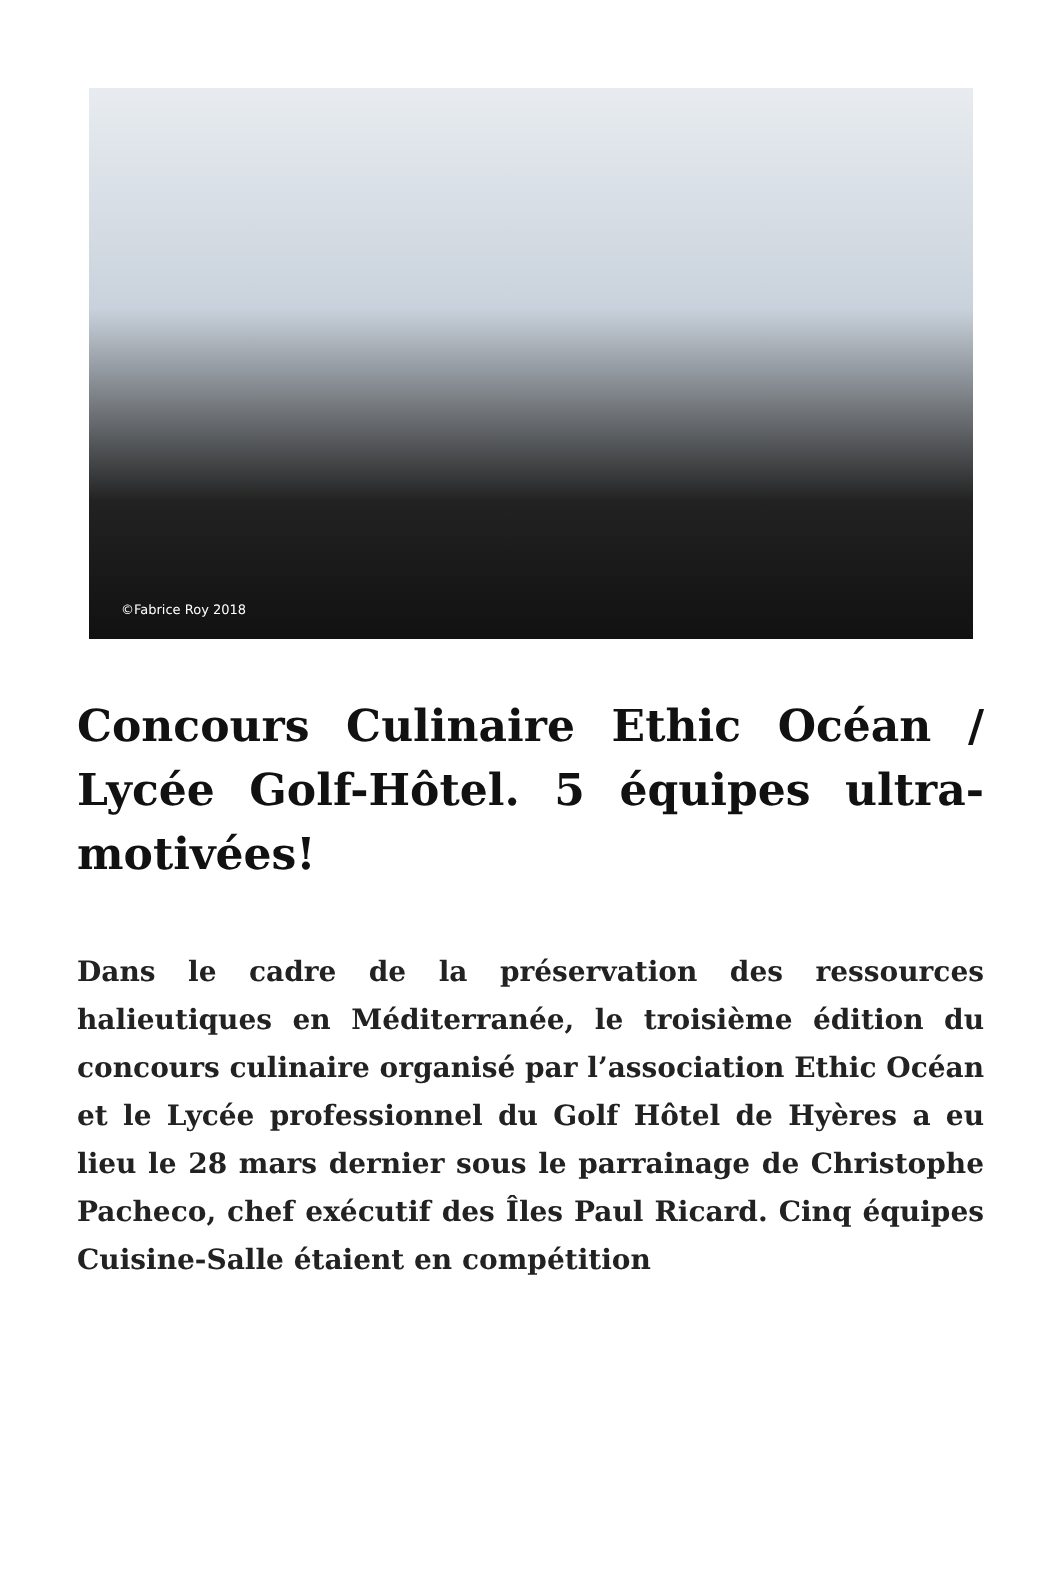©Fabrice Roy 2018
Concours Culinaire Ethic Océan / Lycée Golf-Hôtel. 5 équipes ultra-motivées!
Dans le cadre de la préservation des ressources halieutiques en Méditerranée, le troisième édition du concours culinaire organisé par l’association Ethic Océan et le Lycée professionnel du Golf Hôtel de Hyères a eu lieu le 28 mars dernier sous le parrainage de Christophe Pacheco, chef exécutif des Îles Paul Ricard. Cinq équipes Cuisine-Salle étaient en compétition